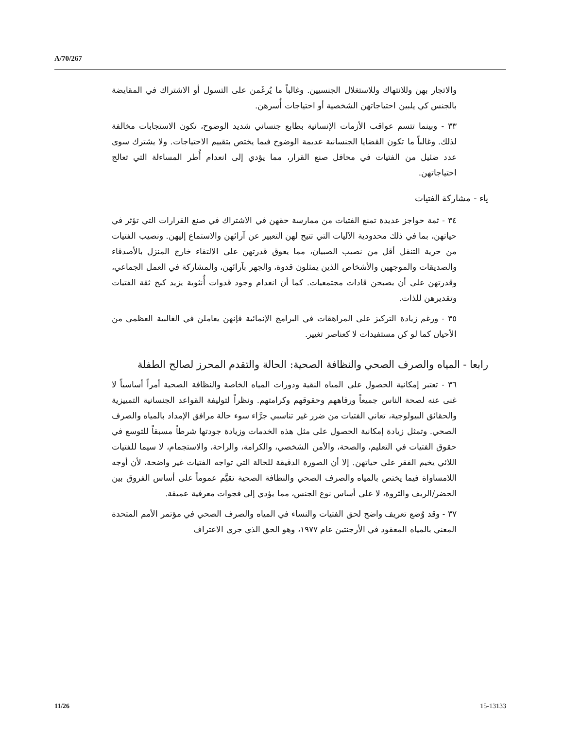A/70/267
والاتجار بهن وللانتهاك وللاستغلال الجنسيين. وغالباً ما يُرغَمن على التسول أو الاشتراك في المقايضة بالجنس كي يلبين احتياجاتهن الشخصية أو احتياجات أُسرهن.
٣٣ - وبينما تتسم عواقب الأزمات الإنسانية بطابع جنساني شديد الوضوح، تكون الاستجابات مخالفة لذلك. وغالباً ما تكون القضايا الجنسانية عديمة الوضوح فيما يختص بتقييم الاحتياجات. ولا يشترك سوى عدد ضئيل من الفتيات في محافل صنع القرار، مما يؤدي إلى انعدام أُطر المساءلة التي تعالج احتياجاتهن.
ياء - مشاركة الفتيات
٣٤ - ثمة حواجز عديدة تمنع الفتيات من ممارسة حقهن في الاشتراك في صنع القرارات التي تؤثر في حياتهن، بما في ذلك محدودية الآليات التي تتيح لهن التعبير عن آرائهن والاستماع إليهن. ونصيب الفتيات من حرية التنقل أقل من نصيب الصبيان، مما يعوق قدرتهن على الالتقاء خارج المنزل بالأصدقاء والصديقات والموجهين والأشخاص الذين يمثلون قدوة، والجهر بآرائهن، والمشاركة في العمل الجماعي، وقدرتهن على أن يصبحن قادات مجتمعيات. كما أن انعدام وجود قدوات أُنثوية يزيد كبح ثقة الفتيات وتقديرهن للذات.
٣٥ - ورغم زيادة التركيز على المراهقات في البرامج الإنمائية فإنهن يعاملن في الغالبية العظمى من الأحيان كما لو كن مستفيدات لا كعناصر تغيير.
رابعا - المياه والصرف الصحي والنظافة الصحية: الحالة والتقدم المحرز لصالح الطفلة
٣٦ - تعتبر إمكانية الحصول على المياه النقية ودورات المياه الخاصة والنظافة الصحية أمراً أساسياً لا غنى عنه لصحة الناس جميعاً ورفاههم وحقوقهم وكرامتهم. ونظراً لتوليفة القواعد الجنسانية التمييزية والحقائق البيولوجية، تعاني الفتيات من ضرر غير تناسبي جرَّاء سوء حالة مرافق الإمداد بالمياه والصرف الصحي. وتمثل زيادة إمكانية الحصول على مثل هذه الخدمات وزيادة جودتها شرطاً مسبقاً للتوسع في حقوق الفتيات في التعليم، والصحة، والأمن الشخصي، والكرامة، والراحة، والاستجمام، لا سيما للفتيات اللائي يخيم الفقر على حياتهن. إلا أن الصورة الدقيقة للحالة التي تواجه الفتيات غير واضحة، لأن أوجه اللامساواة فيما يختص بالمياه والصرف الصحي والنظافة الصحية تقيَّم عموماً على أساس الفروق بين الحضر/الريف والثروة، لا على أساس نوع الجنس، مما يؤدي إلى فجوات معرفية عميقة.
٣٧ - وقد وُضع تعريف واضح لحق الفتيات والنساء في المياه والصرف الصحي في مؤتمر الأمم المتحدة المعني بالمياه المعقود في الأرجنتين عام ١٩٧٧، وهو الحق الذي جرى الاعتراف
11/26 15-13133